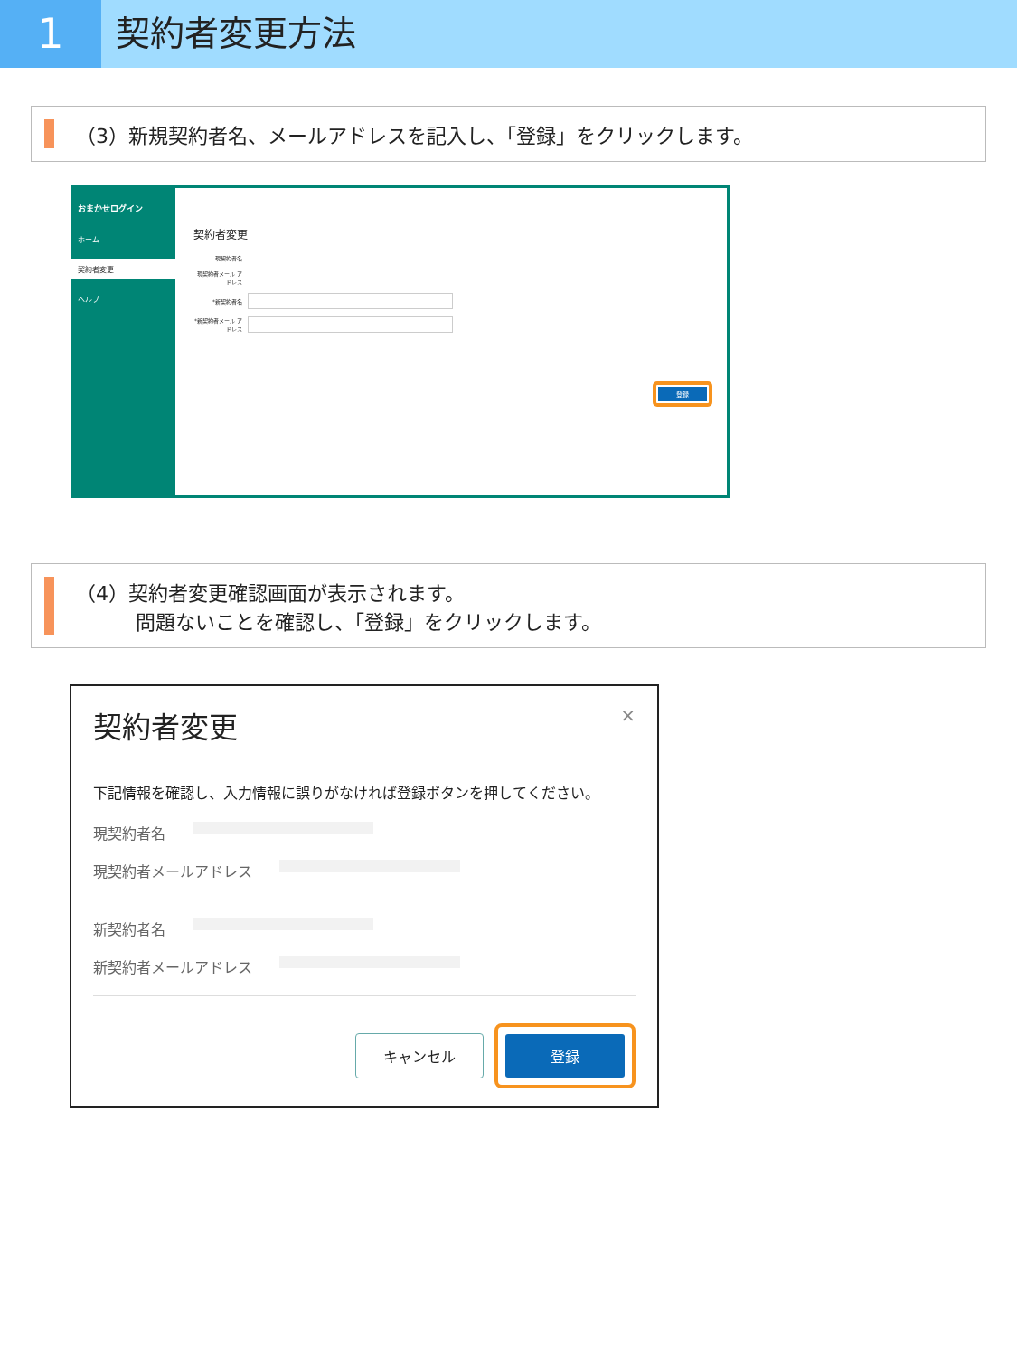1
契約者変更方法
（3）新規契約者名、メールアドレスを記入し、「登録」をクリックします。
おまかせログイン
ホーム
契約者変更
ヘルプ
契約者変更
現契約者名
現契約者メール アドレス
*新契約者名
*新契約者メール アドレス
登録
（4）契約者変更確認画面が表示されます。
　　　問題ないことを確認し、「登録」をクリックします。
契約者変更 ×
下記情報を確認し、入力情報に誤りがなければ登録ボタンを押してください。
現契約者名
現契約者メールアドレス
新契約者名
新契約者メールアドレス
キャンセル
登録